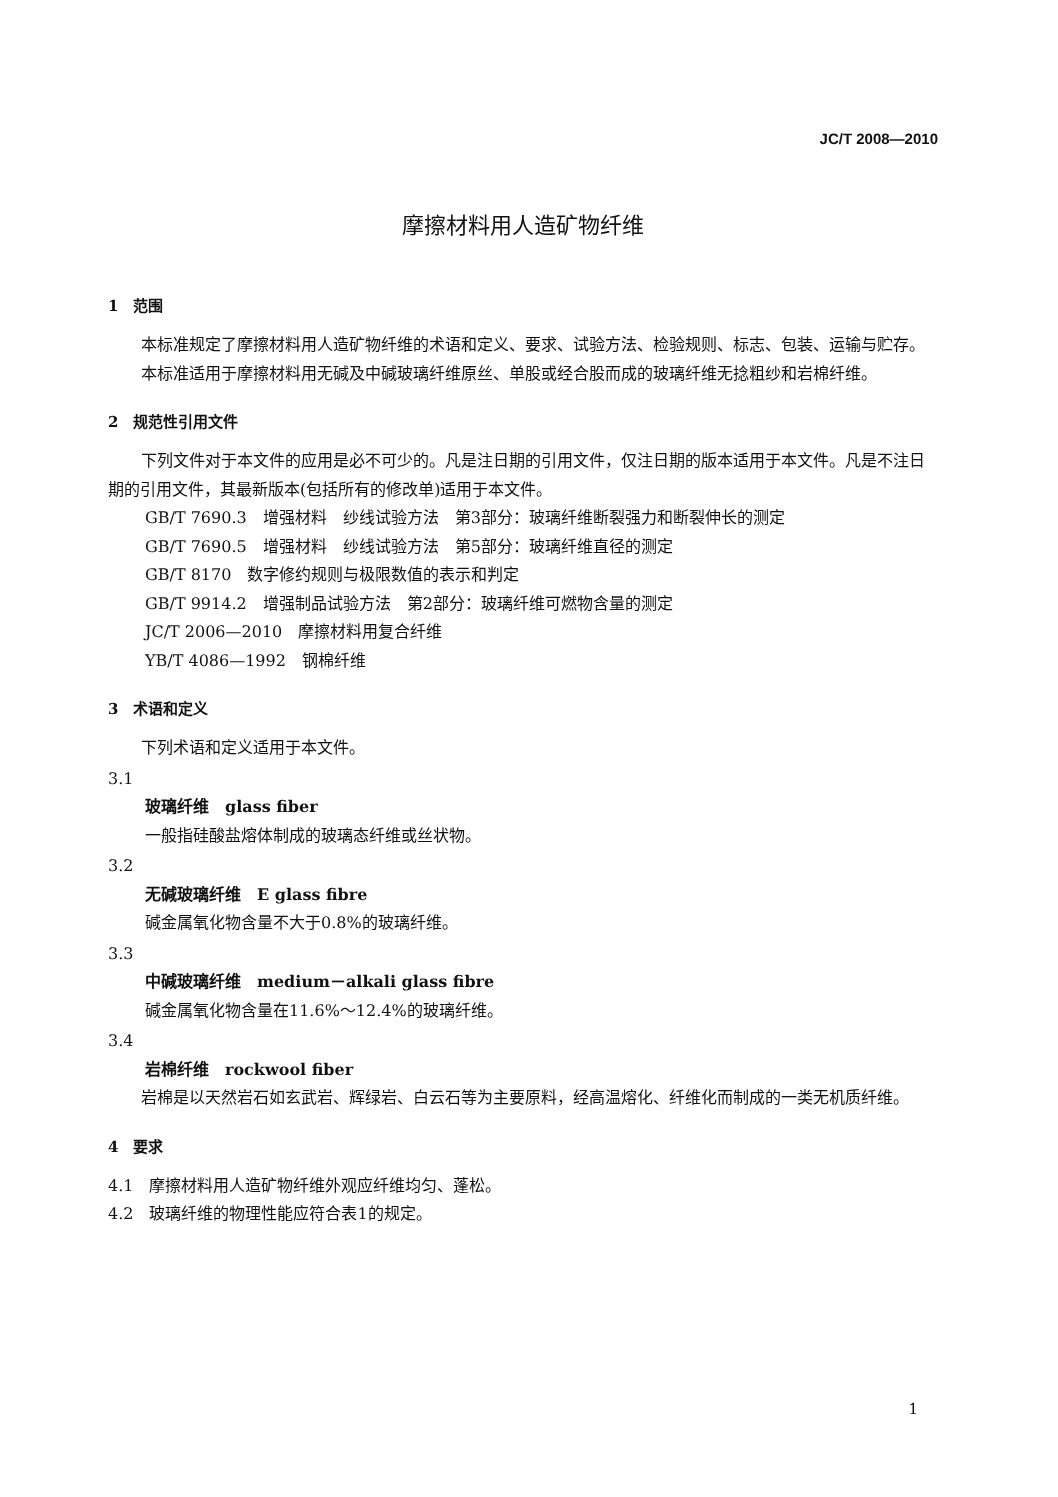JC/T 2008—2010
摩擦材料用人造矿物纤维
1　范围
本标准规定了摩擦材料用人造矿物纤维的术语和定义、要求、试验方法、检验规则、标志、包装、运输与贮存。
本标准适用于摩擦材料用无碱及中碱玻璃纤维原丝、单股或经合股而成的玻璃纤维无捻粗纱和岩棉纤维。
2　规范性引用文件
下列文件对于本文件的应用是必不可少的。凡是注日期的引用文件，仅注日期的版本适用于本文件。凡是不注日期的引用文件，其最新版本(包括所有的修改单)适用于本文件。
GB/T 7690.3　增强材料　纱线试验方法　第3部分：玻璃纤维断裂强力和断裂伸长的测定
GB/T 7690.5　增强材料　纱线试验方法　第5部分：玻璃纤维直径的测定
GB/T 8170　数字修约规则与极限数值的表示和判定
GB/T 9914.2　增强制品试验方法　第2部分：玻璃纤维可燃物含量的测定
JC/T 2006—2010　摩擦材料用复合纤维
YB/T 4086—1992　钢棉纤维
3　术语和定义
下列术语和定义适用于本文件。
3.1
玻璃纤维　glass fiber
一般指硅酸盐熔体制成的玻璃态纤维或丝状物。
3.2
无碱玻璃纤维　E glass fibre
碱金属氧化物含量不大于0.8%的玻璃纤维。
3.3
中碱玻璃纤维　medium－alkali glass fibre
碱金属氧化物含量在11.6%～12.4%的玻璃纤维。
3.4
岩棉纤维　rockwool fiber
岩棉是以天然岩石如玄武岩、辉绿岩、白云石等为主要原料，经高温熔化、纤维化而制成的一类无机质纤维。
4　要求
4.1　摩擦材料用人造矿物纤维外观应纤维均匀、蓬松。
4.2　玻璃纤维的物理性能应符合表1的规定。
1